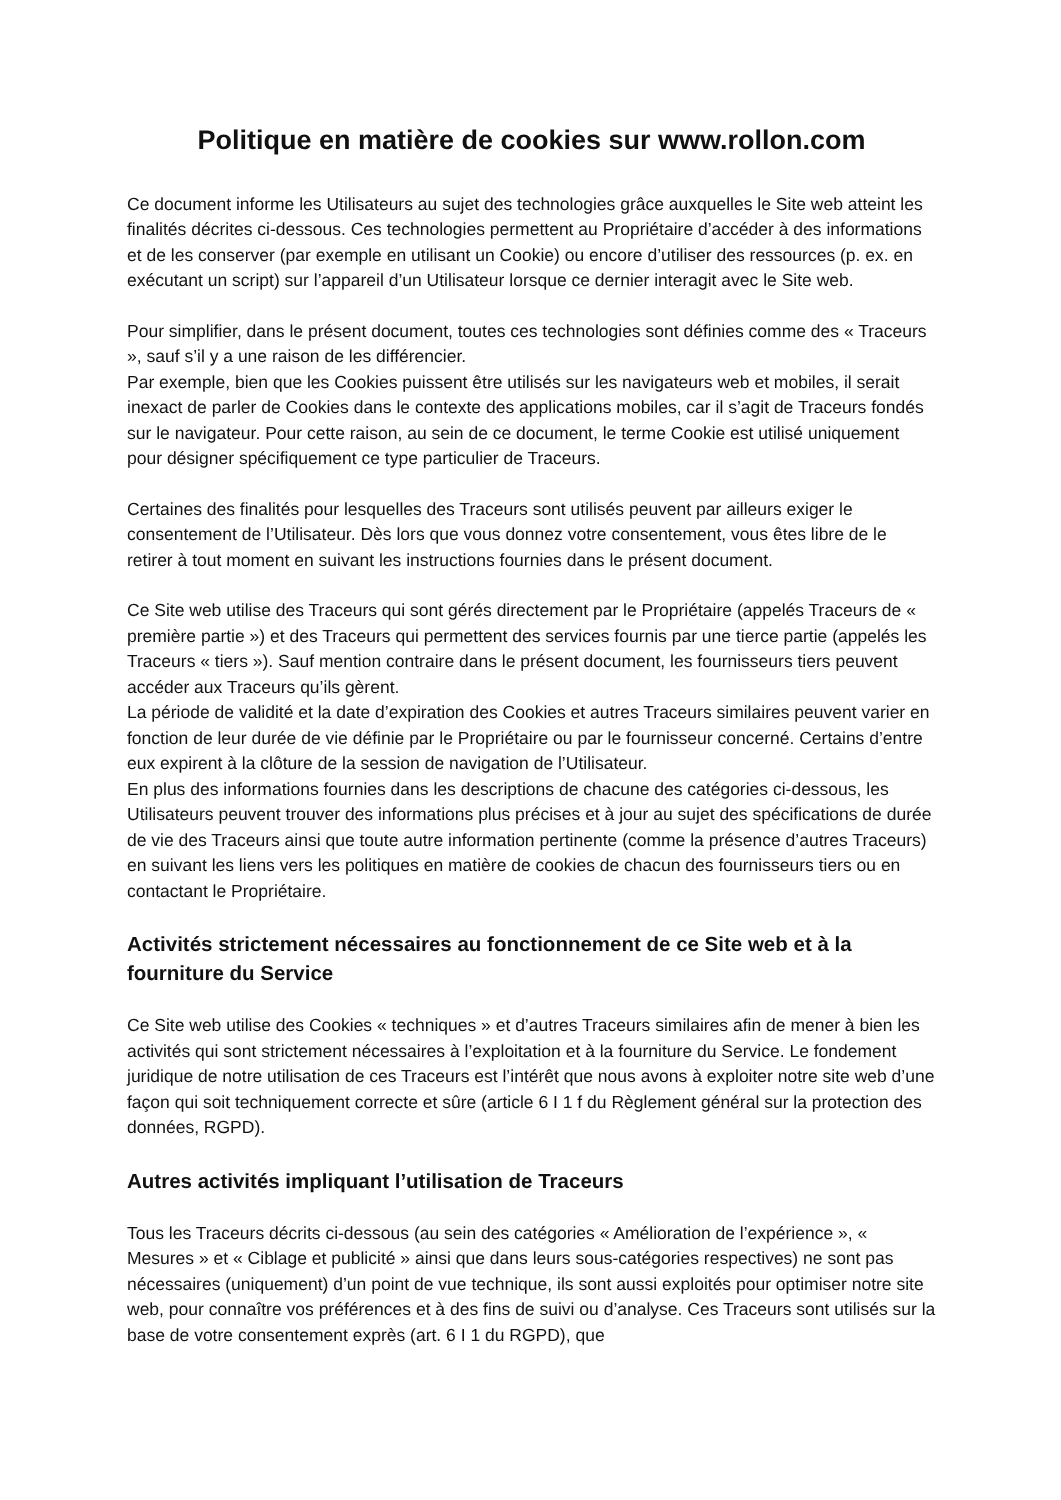Politique en matière de cookies sur www.rollon.com
Ce document informe les Utilisateurs au sujet des technologies grâce auxquelles le Site web atteint les finalités décrites ci-dessous. Ces technologies permettent au Propriétaire d’accéder à des informations et de les conserver (par exemple en utilisant un Cookie) ou encore d’utiliser des ressources (p. ex. en exécutant un script) sur l’appareil d’un Utilisateur lorsque ce dernier interagit avec le Site web.
Pour simplifier, dans le présent document, toutes ces technologies sont définies comme des « Traceurs », sauf s’il y a une raison de les différencier.
Par exemple, bien que les Cookies puissent être utilisés sur les navigateurs web et mobiles, il serait inexact de parler de Cookies dans le contexte des applications mobiles, car il s’agit de Traceurs fondés sur le navigateur. Pour cette raison, au sein de ce document, le terme Cookie est utilisé uniquement pour désigner spécifiquement ce type particulier de Traceurs.
Certaines des finalités pour lesquelles des Traceurs sont utilisés peuvent par ailleurs exiger le consentement de l’Utilisateur. Dès lors que vous donnez votre consentement, vous êtes libre de le retirer à tout moment en suivant les instructions fournies dans le présent document.
Ce Site web utilise des Traceurs qui sont gérés directement par le Propriétaire (appelés Traceurs de « première partie ») et des Traceurs qui permettent des services fournis par une tierce partie (appelés les Traceurs « tiers »). Sauf mention contraire dans le présent document, les fournisseurs tiers peuvent accéder aux Traceurs qu’ils gèrent.
La période de validité et la date d’expiration des Cookies et autres Traceurs similaires peuvent varier en fonction de leur durée de vie définie par le Propriétaire ou par le fournisseur concerné. Certains d’entre eux expirent à la clôture de la session de navigation de l’Utilisateur.
En plus des informations fournies dans les descriptions de chacune des catégories ci-dessous, les Utilisateurs peuvent trouver des informations plus précises et à jour au sujet des spécifications de durée de vie des Traceurs ainsi que toute autre information pertinente (comme la présence d’autres Traceurs) en suivant les liens vers les politiques en matière de cookies de chacun des fournisseurs tiers ou en contactant le Propriétaire.
Activités strictement nécessaires au fonctionnement de ce Site web et à la fourniture du Service
Ce Site web utilise des Cookies « techniques » et d’autres Traceurs similaires afin de mener à bien les activités qui sont strictement nécessaires à l’exploitation et à la fourniture du Service. Le fondement juridique de notre utilisation de ces Traceurs est l’intérêt que nous avons à exploiter notre site web d’une façon qui soit techniquement correcte et sûre (article 6 I 1 f du Règlement général sur la protection des données, RGPD).
Autres activités impliquant l’utilisation de Traceurs
Tous les Traceurs décrits ci-dessous (au sein des catégories « Amélioration de l’expérience », « Mesures » et « Ciblage et publicité » ainsi que dans leurs sous-catégories respectives) ne sont pas nécessaires (uniquement) d’un point de vue technique, ils sont aussi exploités pour optimiser notre site web, pour connaître vos préférences et à des fins de suivi ou d’analyse. Ces Traceurs sont utilisés sur la base de votre consentement exprès (art. 6 I 1 du RGPD), que